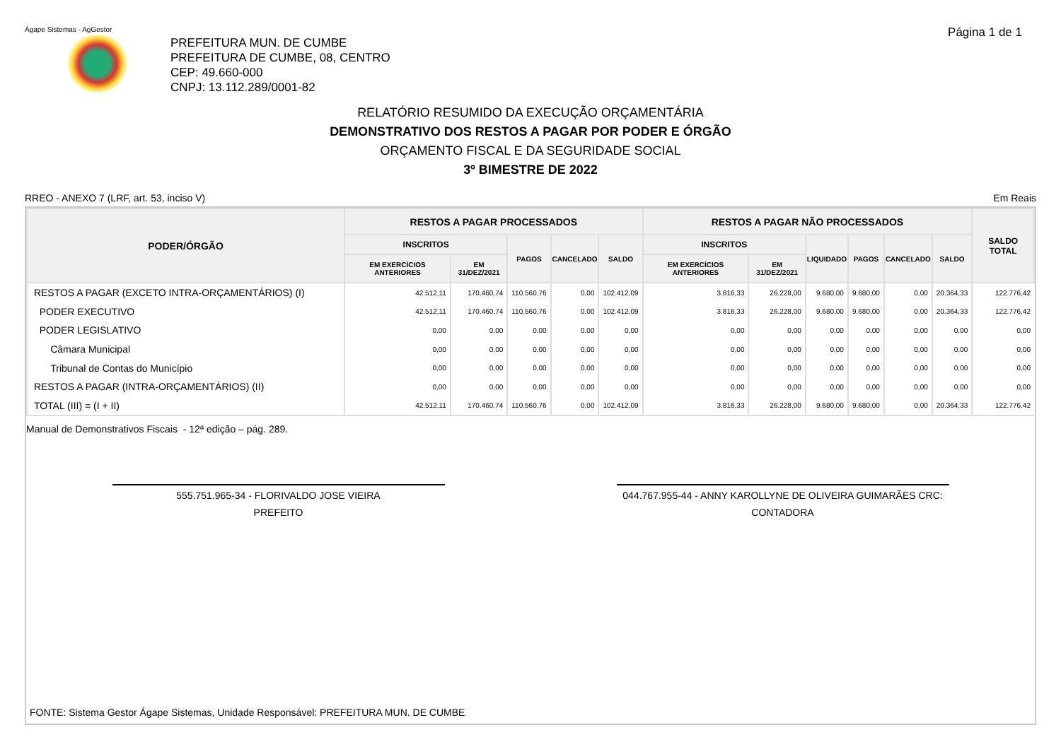Ágape Sistemas - AgGestor Página 1 de 1
PREFEITURA MUN. DE CUMBE
PREFEITURA DE CUMBE, 08, CENTRO
CEP: 49.660-000
CNPJ: 13.112.289/0001-82
RELATÓRIO RESUMIDO DA EXECUÇÃO ORÇAMENTÁRIA
DEMONSTRATIVO DOS RESTOS A PAGAR POR PODER E ÓRGÃO
ORÇAMENTO FISCAL E DA SEGURIDADE SOCIAL
3º BIMESTRE DE 2022
RREO - ANEXO 7 (LRF, art. 53, inciso V) Em Reais
| PODER/ÓRGÃO | RESTOS A PAGAR PROCESSADOS | | | | | RESTOS A PAGAR NÃO PROCESSADOS | | | | | | SALDO TOTAL |
| --- | --- | --- | --- | --- | --- | --- | --- | --- | --- | --- | --- | --- |
| | INSCRITOS | | PAGOS | CANCELADO | SALDO | INSCRITOS | | LIQUIDADO | PAGOS | CANCELADO | SALDO | |
| | EM EXERCÍCIOS ANTERIORES | EM 31/DEZ/2021 | | | | EM EXERCÍCIOS ANTERIORES | EM 31/DEZ/2021 | | | | | |
| RESTOS A PAGAR (EXCETO INTRA-ORÇAMENTÁRIOS) (I) | 42.512,11 | 170.460,74 | 110.560,76 | 0,00 | 102.412,09 | 3.816,33 | 26.228,00 | 9.680,00 | 9.680,00 | 0,00 | 20.364,33 | 122.776,42 |
| PODER EXECUTIVO | 42.512,11 | 170.460,74 | 110.560,76 | 0,00 | 102.412,09 | 3.816,33 | 26.228,00 | 9.680,00 | 9.680,00 | 0,00 | 20.364,33 | 122.776,42 |
| PODER LEGISLATIVO | 0,00 | 0,00 | 0,00 | 0,00 | 0,00 | 0,00 | 0,00 | 0,00 | 0,00 | 0,00 | 0,00 | 0,00 |
| Câmara Municipal | 0,00 | 0,00 | 0,00 | 0,00 | 0,00 | 0,00 | 0,00 | 0,00 | 0,00 | 0,00 | 0,00 | 0,00 |
| Tribunal de Contas do Município | 0,00 | 0,00 | 0,00 | 0,00 | 0,00 | 0,00 | 0,00 | 0,00 | 0,00 | 0,00 | 0,00 | 0,00 |
| RESTOS A PAGAR (INTRA-ORÇAMENTÁRIOS) (II) | 0,00 | 0,00 | 0,00 | 0,00 | 0,00 | 0,00 | 0,00 | 0,00 | 0,00 | 0,00 | 0,00 | 0,00 |
| TOTAL (III) = (I + II) | 42.512,11 | 170.460,74 | 110.560,76 | 0,00 | 102.412,09 | 3.816,33 | 26.228,00 | 9.680,00 | 9.680,00 | 0,00 | 20.364,33 | 122.776,42 |
Manual de Demonstrativos Fiscais - 12ª edição – pág. 289.
555.751.965-34 - FLORIVALDO JOSE VIEIRA
PREFEITO
044.767.955-44 - ANNY KAROLLYNE DE OLIVEIRA GUIMARÃES CRC:
CONTADORA
FONTE: Sistema Gestor Ágape Sistemas, Unidade Responsável: PREFEITURA MUN. DE CUMBE